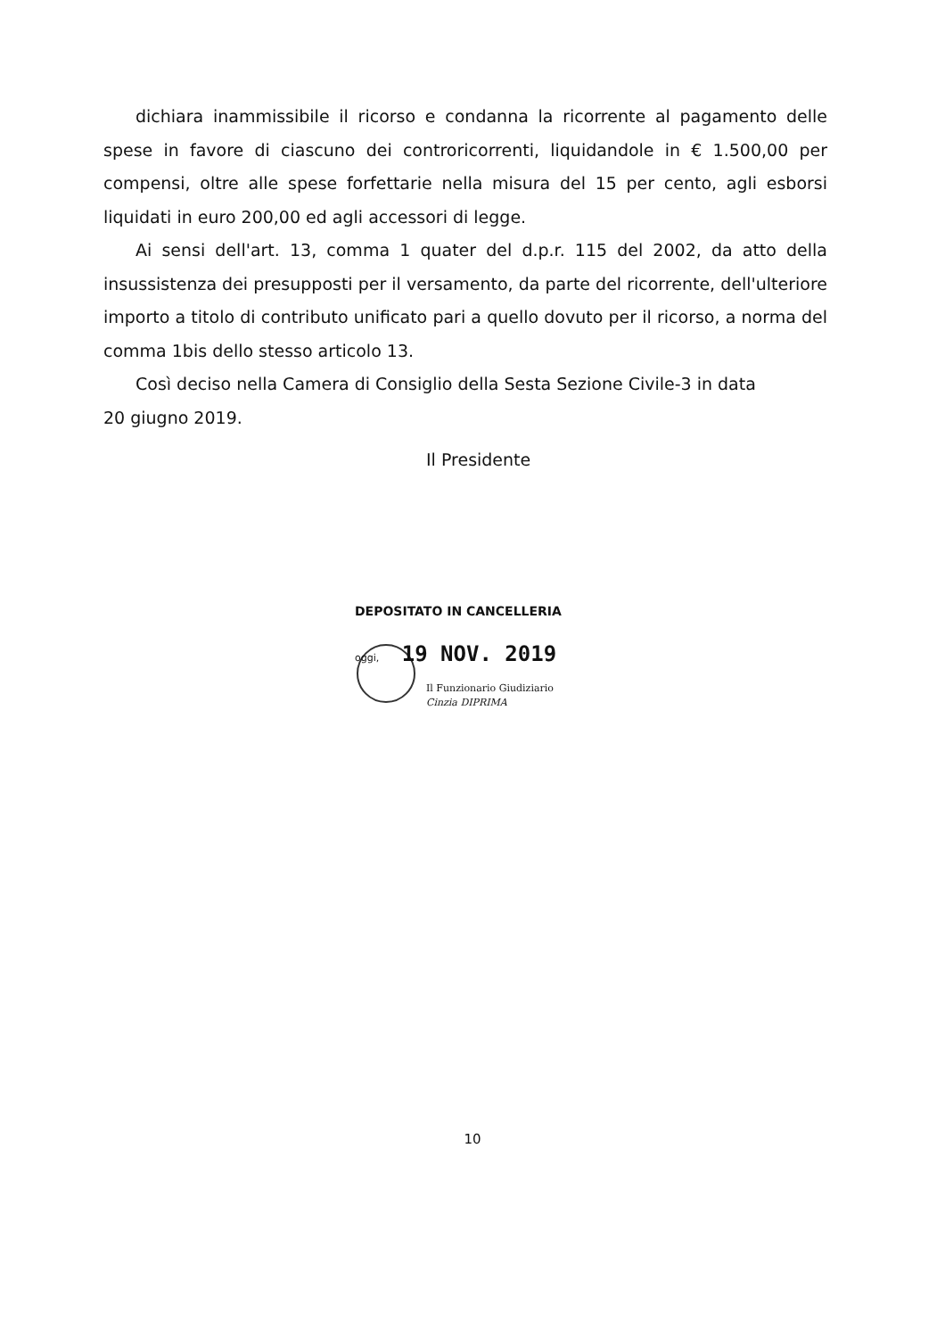dichiara inammissibile il ricorso e condanna la ricorrente al pagamento delle spese in favore di ciascuno dei controricorrenti, liquidandole in € 1.500,00 per compensi, oltre alle spese forfettarie nella misura del 15 per cento, agli esborsi liquidati in euro 200,00 ed agli accessori di legge.
Ai sensi dell'art. 13, comma 1 quater del d.p.r. 115 del 2002, da atto della insussistenza dei presupposti per il versamento, da parte del ricorrente, dell'ulteriore importo a titolo di contributo unificato pari a quello dovuto per il ricorso, a norma del comma 1bis dello stesso articolo 13.
Così deciso nella Camera di Consiglio della Sesta Sezione Civile-3 in data
20 giugno 2019.
Il Presidente
DEPOSITATO IN CANCELLERIA
oggi, 19 NOV. 2019
Il Funzionario Giudiziario
Cinzia DIPRIMA
10